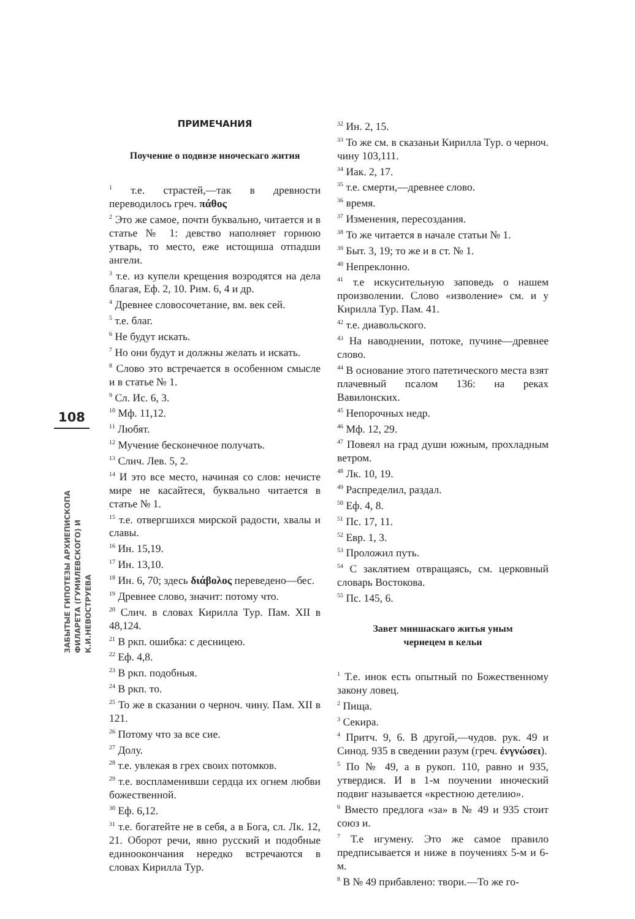108
ЗАБЫТЫЕ ГИПОТЕЗЫ АРХИЕПИСКОПА
ФИЛАРЕТА (ГУМИЛЕВСКОГО) И К.И.НЕВОСТРУЕВА
ПРИМЕЧАНИЯ
Поучение о подвизе иноческаго жития
<sup>1</sup> т.е. страстей,—так в древности переводилось греч. πάθος
<sup>2</sup> Это же самое, почти буквально, читается и в статье № 1: девство наполняет горнюю утварь, то место, еже истощиша отпадши ангели.
<sup>3</sup> т.е. из купели крещения возродятся на дела благая, Еф. 2, 10. Рим. 6, 4 и др.
<sup>4</sup> Древнее словосочетание, вм. век сей.
<sup>5</sup> т.е. благ.
<sup>6</sup> Не будут искать.
<sup>7</sup> Но они будут и должны желать и искать.
<sup>8</sup> Слово это встречается в особенном смысле и в статье № 1.
<sup>9</sup> Сл. Ис. 6, 3.
<sup>10</sup> Мф. 11,12.
<sup>11</sup> Любят.
<sup>12</sup> Мучение бесконечное получать.
<sup>13</sup> Слич. Лев. 5, 2.
<sup>14</sup> И это все место, начиная со слов: нечисте мире не касайтеся, буквально читается в статье № 1.
<sup>15</sup> т.е. отвергшихся мирской радости, хвалы и славы.
<sup>16</sup> Ин. 15,19.
<sup>17</sup> Ин. 13,10.
<sup>18</sup> Ин. 6, 70; здесь διάβολος переведено—бес.
<sup>19</sup> Древнее слово, значит: потому что.
<sup>20</sup> Слич. в словах Кирилла Тур. Пам. XII в 48,124.
<sup>21</sup> В ркп. ошибка: с десницею.
<sup>22</sup> Еф. 4,8.
<sup>23</sup> В ркп. подобныя.
<sup>24</sup> В ркп. то.
<sup>25</sup> То же в сказании о черноч. чину. Пам. XII в 121.
<sup>26</sup> Потому что за все сие.
<sup>27</sup> Долу.
<sup>28</sup> т.е. увлекая в грех своих потомков.
<sup>29</sup> т.е. воспламенивши сердца их огнем любви божественной.
<sup>30</sup> Еф. 6,12.
<sup>31</sup> т.е. богатейте не в себя, а в Бога, сл. Лк. 12, 21. Оборот речи, явно русский и подобные единоокончания нередко встречаются в словах Кирилла Тур.
<sup>32</sup> Ин. 2, 15.
<sup>33</sup> То же см. в сказаньи Кирилла Тур. о черноч. чину 103,111.
<sup>34</sup> Иак. 2, 17.
<sup>35</sup> т.е. смерти,—древнее слово.
<sup>36</sup> время.
<sup>37</sup> Изменения, пересоздания.
<sup>38</sup> То же читается в начале статьи № 1.
<sup>39</sup> Быт. 3, 19; то же и в ст. № 1.
<sup>40</sup> Непреклонно.
<sup>41</sup> т.е искусительную заповедь о нашем произволении. Слово «изволение» см. и у Кирилла Тур. Пам. 41.
<sup>42</sup> т.е. диавольского.
<sup>43</sup> На наводнении, потоке, пучине—древнее слово.
<sup>44</sup> В основание этого патетического места взят плачевный псалом 136: на реках Вавилонских.
<sup>45</sup> Непорочных недр.
<sup>46</sup> Мф. 12, 29.
<sup>47</sup> Повеял на град души южным, прохладным ветром.
<sup>48</sup> Лк. 10, 19.
<sup>49</sup> Распределил, раздал.
<sup>50</sup> Еф. 4, 8.
<sup>51</sup> Пс. 17, 11.
<sup>52</sup> Евр. 1, 3.
<sup>53</sup> Проложил путь.
<sup>54</sup> С заклятием отвращаясь, см. церковный словарь Востокова.
<sup>55</sup> Пс. 145, 6.
Завет мнишаскаго житья уным
чернецем в кельи
<sup>1</sup> Т.е. инок есть опытный по Божественному закону ловец.
<sup>2</sup> Пища.
<sup>3</sup> Секира.
<sup>4</sup> Притч. 9, 6. В другой,—чудов. рук. 49 и Синод. 935 в сведении разум (греч. ἐνγνώσει).
<sup>5</sup> По № 49, а в рукоп. 110, равно и 935, утвердися. И в 1-м поучении иноческий подвиг называется «крестною детелию».
<sup>6</sup> Вместо предлога «за» в № 49 и 935 стоит союз и.
<sup>7</sup> Т.е игумену. Это же самое правило предписывается и ниже в поучениях 5-м и 6-м.
<sup>8</sup> В № 49 прибавлено: твори.—То же го-